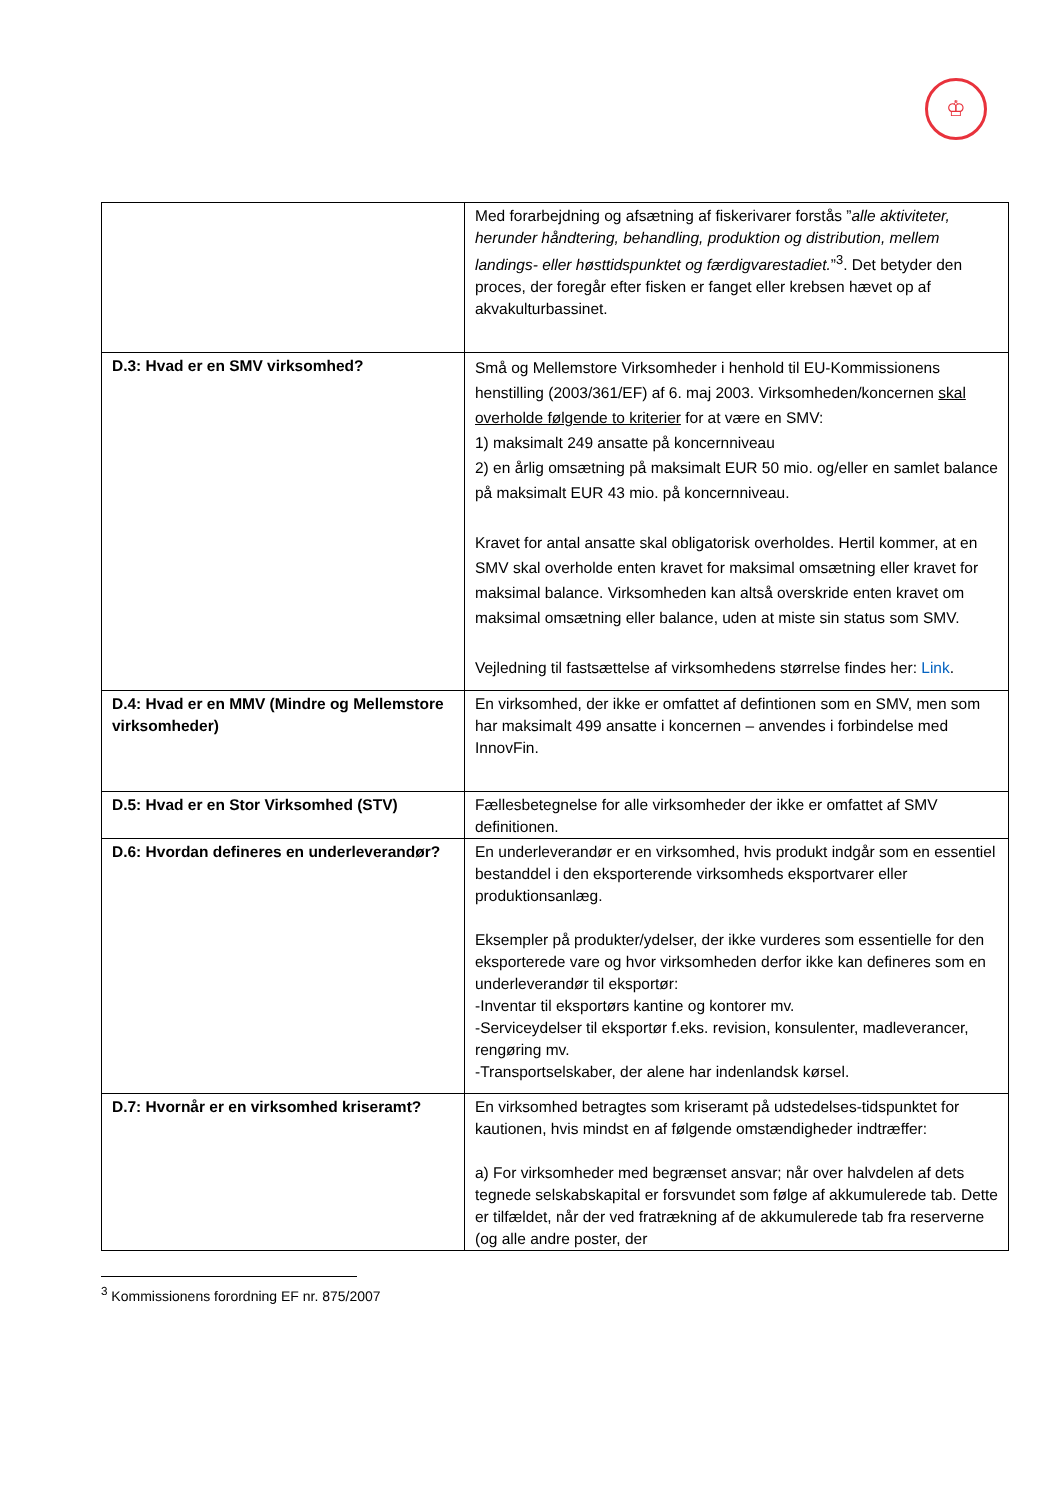♔
| | Med forarbejdning og afsætning af fiskerivarer forstås ” alle aktiviteter, herunder håndtering, behandling, produktion og distribution, mellem landings- eller høsttidspunktet og færdigvarestadiet. ”<sup>3</sup>. Det betyder den proces, der foregår efter fisken er fanget eller krebsen hævet op af akvakulturbassinet. |
| D.3: Hvad er en SMV virksomhed? | Små og Mellemstore Virksomheder i henhold til EU-Kommissionens henstilling (2003/361/EF) af 6. maj 2003. Virksomheden/koncernen skal overholde følgende to kriterier for at være en SMV: 1) maksimalt 249 ansatte på koncernniveau 2) en årlig omsætning på maksimalt EUR 50 mio. og/eller en samlet balance på maksimalt EUR 43 mio. på koncernniveau. Kravet for antal ansatte skal obligatorisk overholdes. Hertil kommer, at en SMV skal overholde enten kravet for maksimal omsætning eller kravet for maksimal balance. Virksomheden kan altså overskride enten kravet om maksimal omsætning eller balance, uden at miste sin status som SMV. Vejledning til fastsættelse af virksomhedens størrelse findes her: Link . |
| D.4: Hvad er en MMV (Mindre og Mellemstore virksomheder) | En virksomhed, der ikke er omfattet af defintionen som en SMV, men som har maksimalt 499 ansatte i koncernen – anvendes i forbindelse med InnovFin. |
| D.5: Hvad er en Stor Virksomhed (STV) | Fællesbetegnelse for alle virksomheder der ikke er omfattet af SMV definitionen. |
| D.6: Hvordan defineres en underleverandør? | En underleverandør er en virksomhed, hvis produkt indgår som en essentiel bestanddel i den eksporterende virksomheds eksportvarer eller produktionsanlæg. Eksempler på produkter/ydelser, der ikke vurderes som essentielle for den eksporterede vare og hvor virksomheden derfor ikke kan defineres som en underleverandør til eksportør: -Inventar til eksportørs kantine og kontorer mv. -Serviceydelser til eksportør f.eks. revision, konsulenter, madleverancer, rengøring mv. -Transportselskaber, der alene har indenlandsk kørsel. |
| D.7: Hvornår er en virksomhed kriseramt? | En virksomhed betragtes som kriseramt på udstedelses-tidspunktet for kautionen, hvis mindst en af følgende omstændigheder indtræffer: a) For virksomheder med begrænset ansvar; når over halvdelen af dets tegnede selskabskapital er forsvundet som følge af akkumulerede tab. Dette er tilfældet, når der ved fratrækning af de akkumulerede tab fra reserverne (og alle andre poster, der |
<sup>3</sup> Kommissionens forordning EF nr. 875/2007